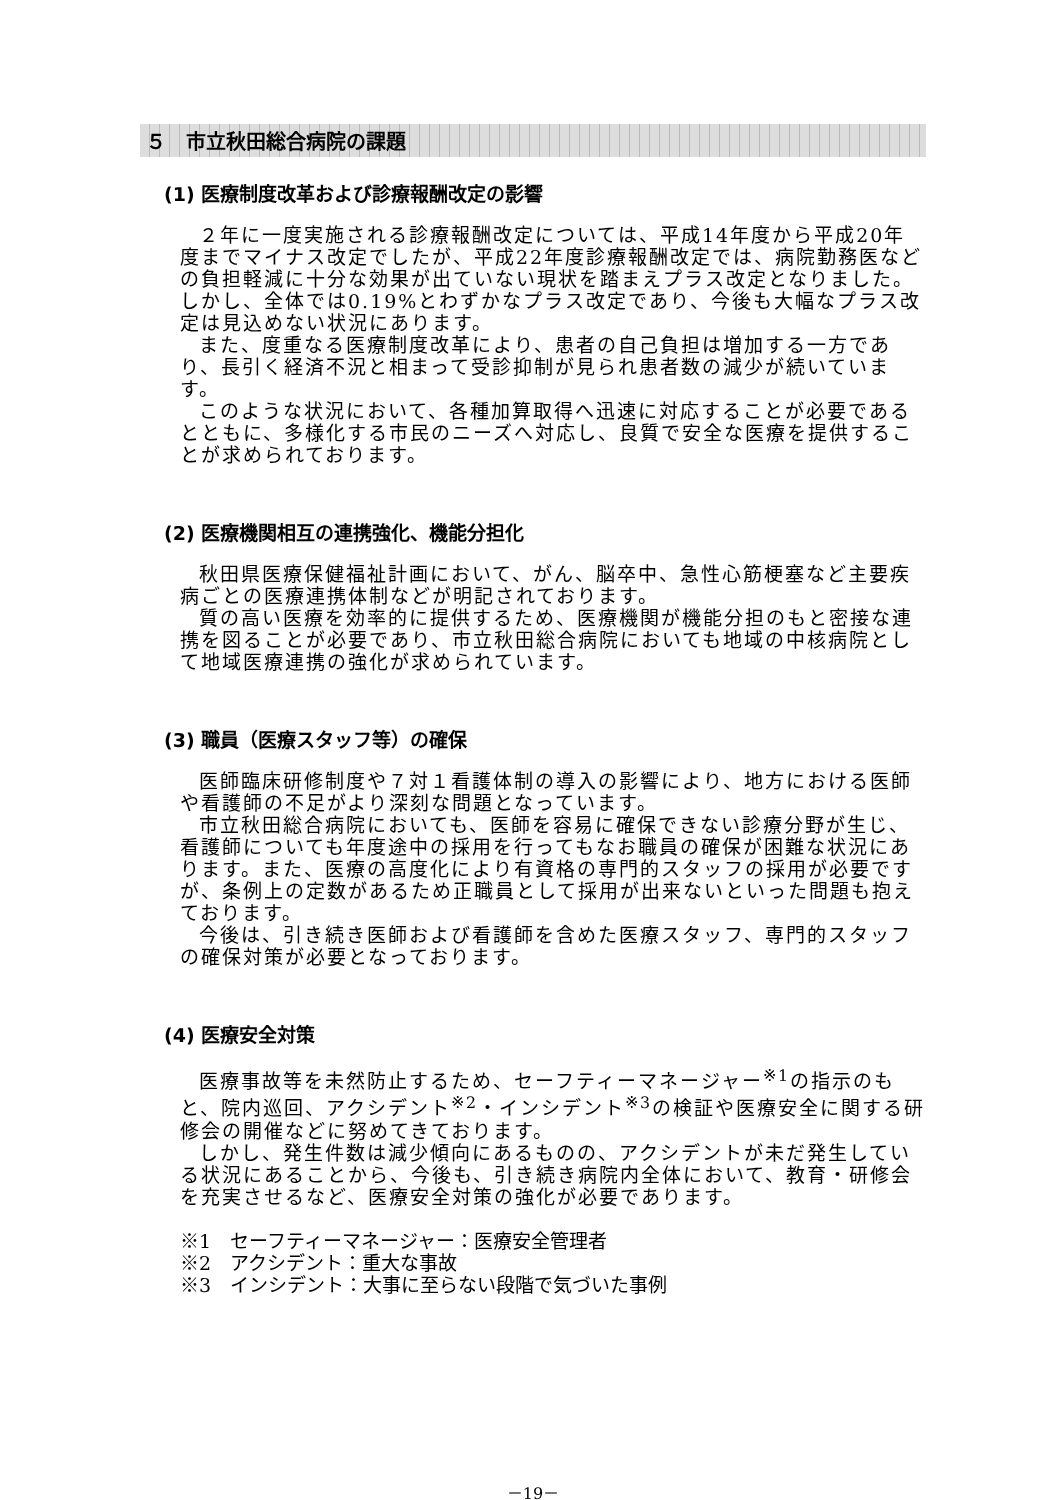５　市立秋田総合病院の課題
(1) 医療制度改革および診療報酬改定の影響
２年に一度実施される診療報酬改定については、平成14年度から平成20年度までマイナス改定でしたが、平成22年度診療報酬改定では、病院勤務医などの負担軽減に十分な効果が出ていない現状を踏まえプラス改定となりました。しかし、全体では0.19%とわずかなプラス改定であり、今後も大幅なプラス改定は見込めない状況にあります。
また、度重なる医療制度改革により、患者の自己負担は増加する一方であり、長引く経済不況と相まって受診抑制が見られ患者数の減少が続いています。
このような状況において、各種加算取得へ迅速に対応することが必要であるとともに、多様化する市民のニーズへ対応し、良質で安全な医療を提供することが求められております。
(2) 医療機関相互の連携強化、機能分担化
秋田県医療保健福祉計画において、がん、脳卒中、急性心筋梗塞など主要疾病ごとの医療連携体制などが明記されております。
質の高い医療を効率的に提供するため、医療機関が機能分担のもと密接な連携を図ることが必要であり、市立秋田総合病院においても地域の中核病院として地域医療連携の強化が求められています。
(3) 職員（医療スタッフ等）の確保
医師臨床研修制度や７対１看護体制の導入の影響により、地方における医師や看護師の不足がより深刻な問題となっています。
市立秋田総合病院においても、医師を容易に確保できない診療分野が生じ、看護師についても年度途中の採用を行ってもなお職員の確保が困難な状況にあります。また、医療の高度化により有資格の専門的スタッフの採用が必要ですが、条例上の定数があるため正職員として採用が出来ないといった問題も抱えております。
今後は、引き続き医師および看護師を含めた医療スタッフ、専門的スタッフの確保対策が必要となっております。
(4) 医療安全対策
医療事故等を未然防止するため、セーフティーマネージャー<sup>※1</sup>の指示のもと、院内巡回、アクシデント<sup>※2</sup>・インシデント<sup>※3</sup>の検証や医療安全に関する研修会の開催などに努めてきております。
しかし、発生件数は減少傾向にあるものの、アクシデントが未だ発生している状況にあることから、今後も、引き続き病院内全体において、教育・研修会を充実させるなど、医療安全対策の強化が必要であります。
※1　セーフティーマネージャー：医療安全管理者
※2　アクシデント：重大な事故
※3　インシデント：大事に至らない段階で気づいた事例
－19－